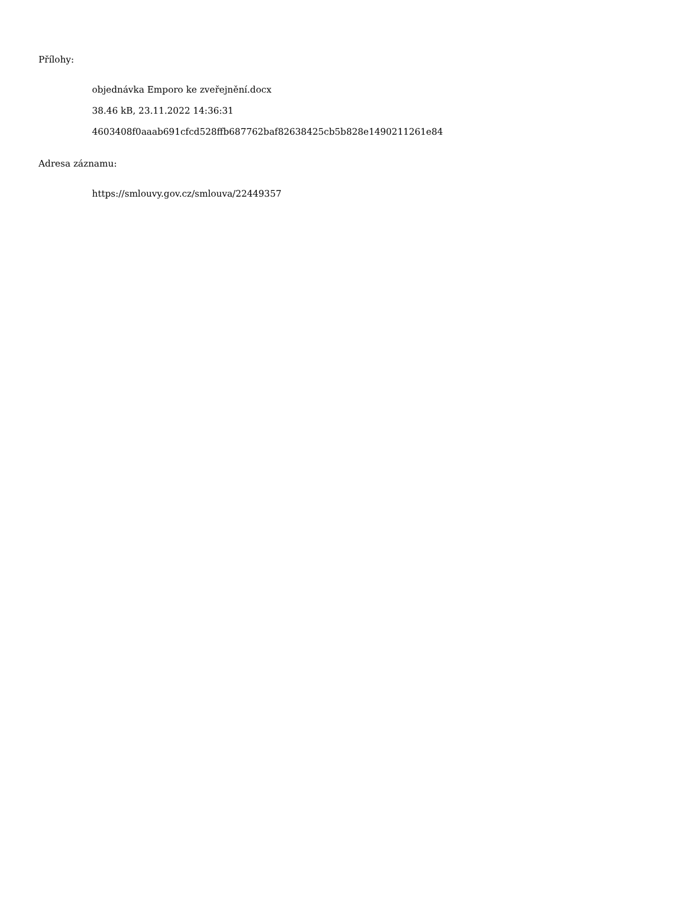Přílohy:
objednávka Emporo ke zveřejnění.docx
38.46 kB, 23.11.2022 14:36:31
4603408f0aaab691cfcd528ffb687762baf82638425cb5b828e1490211261e84
Adresa záznamu:
https://smlouvy.gov.cz/smlouva/22449357